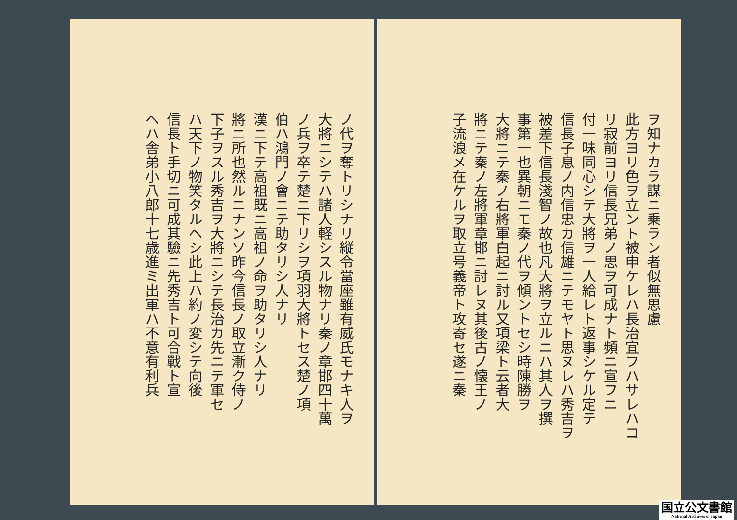ノ代ヲ奪トリシナリ縦令當座雖有威氏モナキ人ヲ
大將ニシテハ諸人軽シスル物ナリ秦ノ章邯四十萬
ノ兵ヲ卒テ楚ニ下リシヲ項羽大將トセス楚ノ項
伯ハ鴻門ノ會ニテ助タリシ人ナリ
漢ニ下テ高祖既ニ高祖ノ命ヲ助タリシ人ナリ
將ニ所也然ルニナンソ昨今信長ノ取立漸ク侍ノ
下子ヲスル秀吉ヲ大將ニシテ長治カ先ニテ軍セ
ハ天下ノ物笑タルヘシ此上ハ約ノ変シテ向後
信長ト手切ニ可成其驗ニ先秀吉ト可合戰ト宣
ヘハ舎弟小八郎十七歳進ミ出軍ハ不意有利兵
ヲ知ナカラ謀ニ乗ラン者似無思慮
此方ヨリ色ヲ立ント被申ケレハ長治宜フハサレハコ
リ寂前ヨリ信長兄弟ノ思ヲ可成ナト頻ニ宣フニ
付一味同心シテ大將ヲ一人給レト返事シケル定テ
信長子息ノ内信忠カ信雄ニテモヤト思ヌレハ秀吉ヲ
被差下信長淺智ノ故也凡大將ヲ立ルニハ其人ヲ撰
事第一也異朝ニモ秦ノ代ヲ傾ントセシ時陳勝ヲ
大將ニテ秦ノ右將軍白起ニ討ル又項梁ト云者大
將ニテ秦ノ左將軍章邯ニ討レヌ其後古ノ懐王ノ
子流浪メ在ケルヲ取立号義帝ト攻寄セ遂ニ秦
国立公文書館
National Archives of Japan